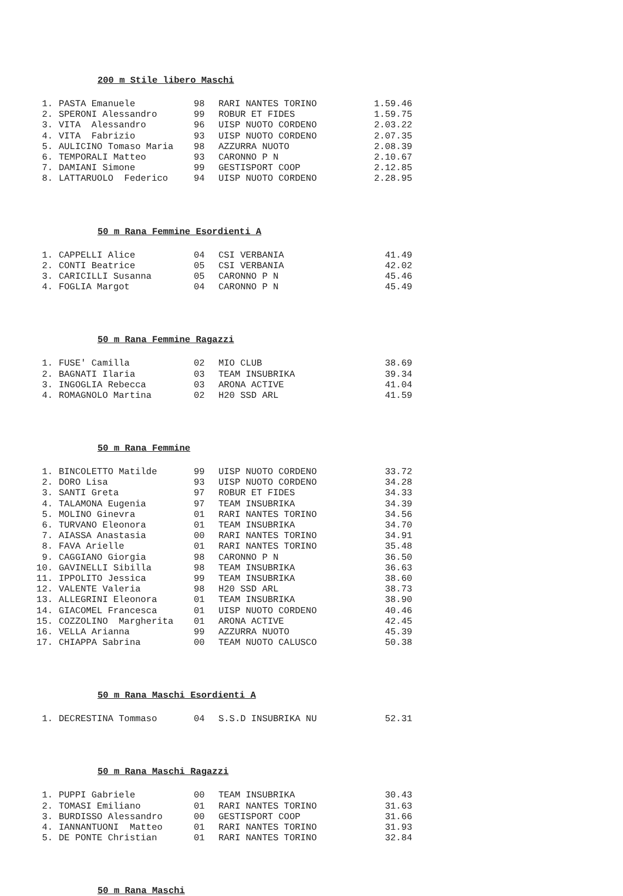200 m Stile libero Maschi
| 1. | PASTA Emanuele | 98 | RARI NANTES TORINO | 1.59.46 |
| 2. | SPERONI Alessandro | 99 | ROBUR ET FIDES | 1.59.75 |
| 3. | VITA Alessandro | 96 | UISP NUOTO CORDENO | 2.03.22 |
| 4. | VITA Fabrizio | 93 | UISP NUOTO CORDENO | 2.07.35 |
| 5. | AULICINO Tomaso Maria | 98 | AZZURRA NUOTO | 2.08.39 |
| 6. | TEMPORALI Matteo | 93 | CARONNO P N | 2.10.67 |
| 7. | DAMIANI Simone | 99 | GESTISPORT COOP | 2.12.85 |
| 8. | LATTARUOLO Federico | 94 | UISP NUOTO CORDENO | 2.28.95 |
50 m Rana Femmine Esordienti A
| 1. | CAPPELLI Alice | 04 | CSI VERBANIA | 41.49 |
| 2. | CONTI Beatrice | 05 | CSI VERBANIA | 42.02 |
| 3. | CARICILLI Susanna | 05 | CARONNO P N | 45.46 |
| 4. | FOGLIA Margot | 04 | CARONNO P N | 45.49 |
50 m Rana Femmine Ragazzi
| 1. | FUSE' Camilla | 02 | MIO CLUB | 38.69 |
| 2. | BAGNATI Ilaria | 03 | TEAM INSUBRIKA | 39.34 |
| 3. | INGOGLIA Rebecca | 03 | ARONA ACTIVE | 41.04 |
| 4. | ROMAGNOLO Martina | 02 | H20 SSD ARL | 41.59 |
50 m Rana Femmine
| 1. | BINCOLETTO Matilde | 99 | UISP NUOTO CORDENO | 33.72 |
| 2. | DORO Lisa | 93 | UISP NUOTO CORDENO | 34.28 |
| 3. | SANTI Greta | 97 | ROBUR ET FIDES | 34.33 |
| 4. | TALAMONA Eugenia | 97 | TEAM INSUBRIKA | 34.39 |
| 5. | MOLINO Ginevra | 01 | RARI NANTES TORINO | 34.56 |
| 6. | TURVANO Eleonora | 01 | TEAM INSUBRIKA | 34.70 |
| 7. | AIASSA Anastasia | 00 | RARI NANTES TORINO | 34.91 |
| 8. | FAVA Arielle | 01 | RARI NANTES TORINO | 35.48 |
| 9. | CAGGIANO Giorgia | 98 | CARONNO P N | 36.50 |
| 10. | GAVINELLI Sibilla | 98 | TEAM INSUBRIKA | 36.63 |
| 11. | IPPOLITO Jessica | 99 | TEAM INSUBRIKA | 38.60 |
| 12. | VALENTE Valeria | 98 | H20 SSD ARL | 38.73 |
| 13. | ALLEGRINI Eleonora | 01 | TEAM INSUBRIKA | 38.90 |
| 14. | GIACOMEL Francesca | 01 | UISP NUOTO CORDENO | 40.46 |
| 15. | COZZOLINO Margherita | 01 | ARONA ACTIVE | 42.45 |
| 16. | VELLA Arianna | 99 | AZZURRA NUOTO | 45.39 |
| 17. | CHIAPPA Sabrina | 00 | TEAM NUOTO CALUSCO | 50.38 |
50 m Rana Maschi Esordienti A
| 1. | DECRESTINA Tommaso | 04 | S.S.D INSUBRIKA NU | 52.31 |
50 m Rana Maschi Ragazzi
| 1. | PUPPI Gabriele | 00 | TEAM INSUBRIKA | 30.43 |
| 2. | TOMASI Emiliano | 01 | RARI NANTES TORINO | 31.63 |
| 3. | BURDISSO Alessandro | 00 | GESTISPORT COOP | 31.66 |
| 4. | IANNANTUONI Matteo | 01 | RARI NANTES TORINO | 31.93 |
| 5. | DE PONTE Christian | 01 | RARI NANTES TORINO | 32.84 |
50 m Rana Maschi